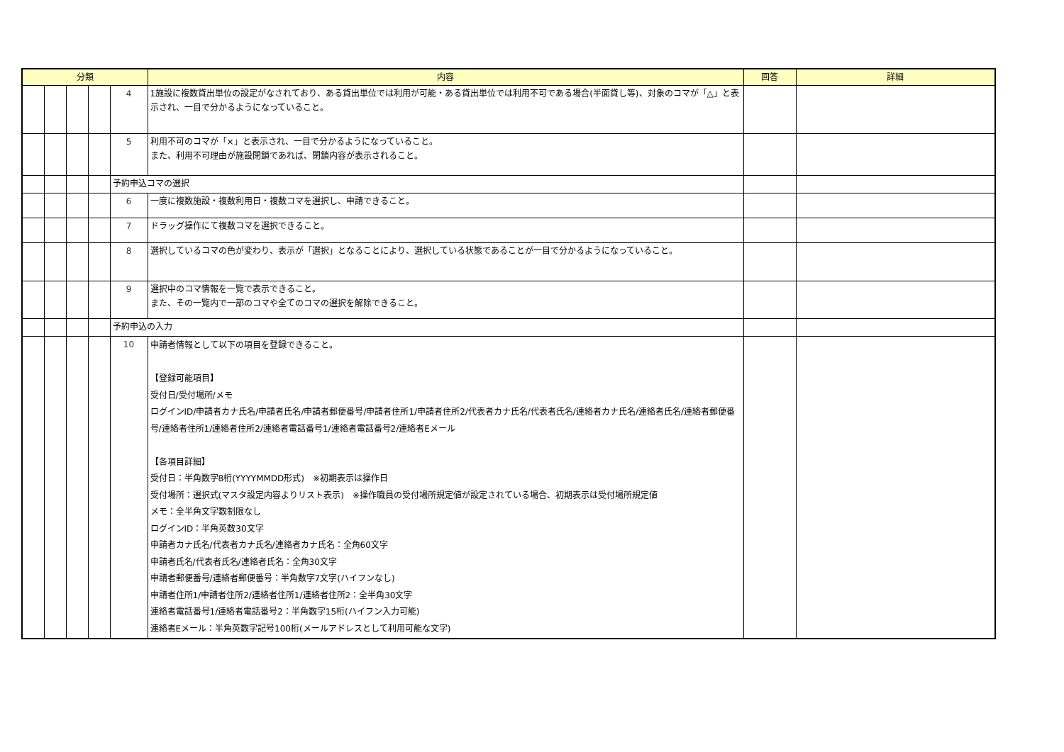| 分類 | | | | | 内容 | 回答 | 詳細 |
| --- | --- | --- | --- | --- | --- | --- | --- |
| | | | | 4 | 1施設に複数貸出単位の設定がなされており、ある貸出単位では利用が可能・ある貸出単位では利用不可である場合(半面貸し等)、対象のコマが「△」と表示され、一目で分かるようになっていること。 | | |
| | | | | 5 | 利用不可のコマが「×」と表示され、一目で分かるようになっていること。 また、利用不可理由が施設閉鎖であれば、閉鎖内容が表示されること。 | | |
| | | | | 予約申込コマの選択 | | | |
| | | | | 6 | 一度に複数施設・複数利用日・複数コマを選択し、申請できること。 | | |
| | | | | 7 | ドラッグ操作にて複数コマを選択できること。 | | |
| | | | | 8 | 選択しているコマの色が変わり、表示が「選択」となることにより、選択している状態であることが一目で分かるようになっていること。 | | |
| | | | | 9 | 選択中のコマ情報を一覧で表示できること。 また、その一覧内で一部のコマや全てのコマの選択を解除できること。 | | |
| | | | | 予約申込の入力 | | | |
| | | | | 10 | 申請者情報として以下の項目を登録できること。 【登録可能項目】 受付日/受付場所/メモ ログインID/申請者カナ氏名/申請者氏名/申請者郵便番号/申請者住所1/申請者住所2/代表者カナ氏名/代表者氏名/連絡者カナ氏名/連絡者氏名/連絡者郵便番号/連絡者住所1/連絡者住所2/連絡者電話番号1/連絡者電話番号2/連絡者Eメール 【各項目詳細】 受付日：半角数字8桁(YYYYMMDD形式) ※初期表示は操作日 受付場所：選択式(マスタ設定内容よりリスト表示) ※操作職員の受付場所規定値が設定されている場合、初期表示は受付場所規定値 メモ：全半角文字数制限なし ログインID：半角英数30文字 申請者カナ氏名/代表者カナ氏名/連絡者カナ氏名：全角60文字 申請者氏名/代表者氏名/連絡者氏名：全角30文字 申請者郵便番号/連絡者郵便番号：半角数字7文字(ハイフンなし) 申請者住所1/申請者住所2/連絡者住所1/連絡者住所2：全半角30文字 連絡者電話番号1/連絡者電話番号2：半角数字15桁(ハイフン入力可能) 連絡者Eメール：半角英数字記号100桁(メールアドレスとして利用可能な文字) | | |